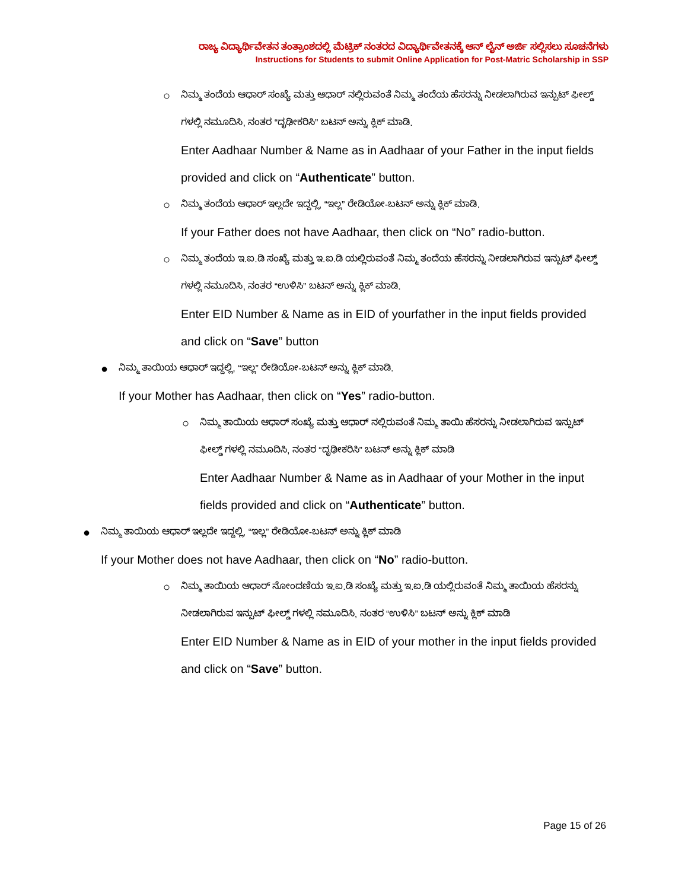ರಾಜ್ಯ ವಿದ್ಯಾರ್ಥಿವೇತನ ತಂತ್ರಾಂಶದಲ್ಲಿ ಮೆಟ್ರಿಕ್ ನಂತರದ ವಿದ್ಯಾರ್ಥಿವೇತನಕ್ಕೆ ಆನ್ ಲೈನ್ ಅರ್ಜಿ ಸಲ್ಲಿಸಲು ಸೂಚನೆಗಳು
Instructions for Students to submit Online Application for Post-Matric Scholarship in SSP
○
ನಿಮ್ಮ ತಂದೆಯ ಆಧಾರ್ ಸಂಖ್ಯೆ ಮತ್ತು ಆಧಾರ್ ನಲ್ಲಿರುವಂತೆ ನಿಮ್ಮ ತಂದೆಯ ಹೆಸರನ್ನು ನೀಡಲಾಗಿರುವ ಇನ್ಪುಟ್ ಫೀಲ್ಡ್ ಗಳಲ್ಲಿ ನಮೂದಿಸಿ, ನಂತರ “ದೃಢೀಕರಿಸಿ” ಬಟನ್ ಅನ್ನು ಕ್ಲಿಕ್ ಮಾಡಿ.
Enter Aadhaar Number & Name as in Aadhaar of your Father in the input fields provided and click on “Authenticate” button.
○
ನಿಮ್ಮ ತಂದೆಯ ಆಧಾರ್ ಇಲ್ಲದೇ ಇದ್ದಲ್ಲಿ, “ಇಲ್ಲ” ರೇಡಿಯೋ-ಬಟನ್ ಅನ್ನು ಕ್ಲಿಕ್ ಮಾಡಿ.
If your Father does not have Aadhaar, then click on “No” radio-button.
○
ನಿಮ್ಮ ತಂದೆಯ ಇ.ಐ.ಡಿ ಸಂಖ್ಯೆ ಮತ್ತು ಇ.ಐ.ಡಿ ಯಲ್ಲಿರುವಂತೆ ನಿಮ್ಮ ತಂದೆಯ ಹೆಸರನ್ನು ನೀಡಲಾಗಿರುವ ಇನ್ಪುಟ್ ಫೀಲ್ಡ್ ಗಳಲ್ಲಿ ನಮೂದಿಸಿ, ನಂತರ “ಉಳಿಸಿ” ಬಟನ್ ಅನ್ನು ಕ್ಲಿಕ್ ಮಾಡಿ.
Enter EID Number & Name as in EID of yourfather in the input fields provided and click on “Save” button
●
ನಿಮ್ಮ ತಾಯಿಯ ಆಧಾರ್ ಇದ್ದಲ್ಲಿ, “ಇಲ್ಲ” ರೇಡಿಯೋ-ಬಟನ್ ಅನ್ನು ಕ್ಲಿಕ್ ಮಾಡಿ.
If your Mother has Aadhaar, then click on “Yes” radio-button.
○
ನಿಮ್ಮ ತಾಯಿಯ ಆಧಾರ್ ಸಂಖ್ಯೆ ಮತ್ತು ಆಧಾರ್ ನಲ್ಲಿರುವಂತೆ ನಿಮ್ಮ ತಾಯಿ ಹೆಸರನ್ನು ನೀಡಲಾಗಿರುವ ಇನ್ಪುಟ್ ಫೀಲ್ಡ್ ಗಳಲ್ಲಿ ನಮೂದಿಸಿ, ನಂತರ “ದೃಢೀಕರಿಸಿ” ಬಟನ್ ಅನ್ನು ಕ್ಲಿಕ್ ಮಾಡಿ
Enter Aadhaar Number & Name as in Aadhaar of your Mother in the input fields provided and click on “Authenticate” button.
●
ನಿಮ್ಮ ತಾಯಿಯ ಆಧಾರ್ ಇಲ್ಲದೇ ಇದ್ದಲ್ಲಿ, “ಇಲ್ಲ” ರೇಡಿಯೋ-ಬಟನ್ ಅನ್ನು ಕ್ಲಿಕ್ ಮಾಡಿ
If your Mother does not have Aadhaar, then click on “No” radio-button.
○
ನಿಮ್ಮ ತಾಯಿಯ ಆಧಾರ್ ನೋಂದಣಿಯ ಇ.ಐ.ಡಿ ಸಂಖ್ಯೆ ಮತ್ತು ಇ.ಐ.ಡಿ ಯಲ್ಲಿರುವಂತೆ ನಿಮ್ಮ ತಾಯಿಯ ಹೆಸರನ್ನು ನೀಡಲಾಗಿರುವ ಇನ್ಪುಟ್ ಫೀಲ್ಡ್ ಗಳಲ್ಲಿ ನಮೂದಿಸಿ, ನಂತರ “ಉಳಿಸಿ” ಬಟನ್ ಅನ್ನು ಕ್ಲಿಕ್ ಮಾಡಿ
Enter EID Number & Name as in EID of your mother in the input fields provided and click on “Save” button.
Page 15 of 26